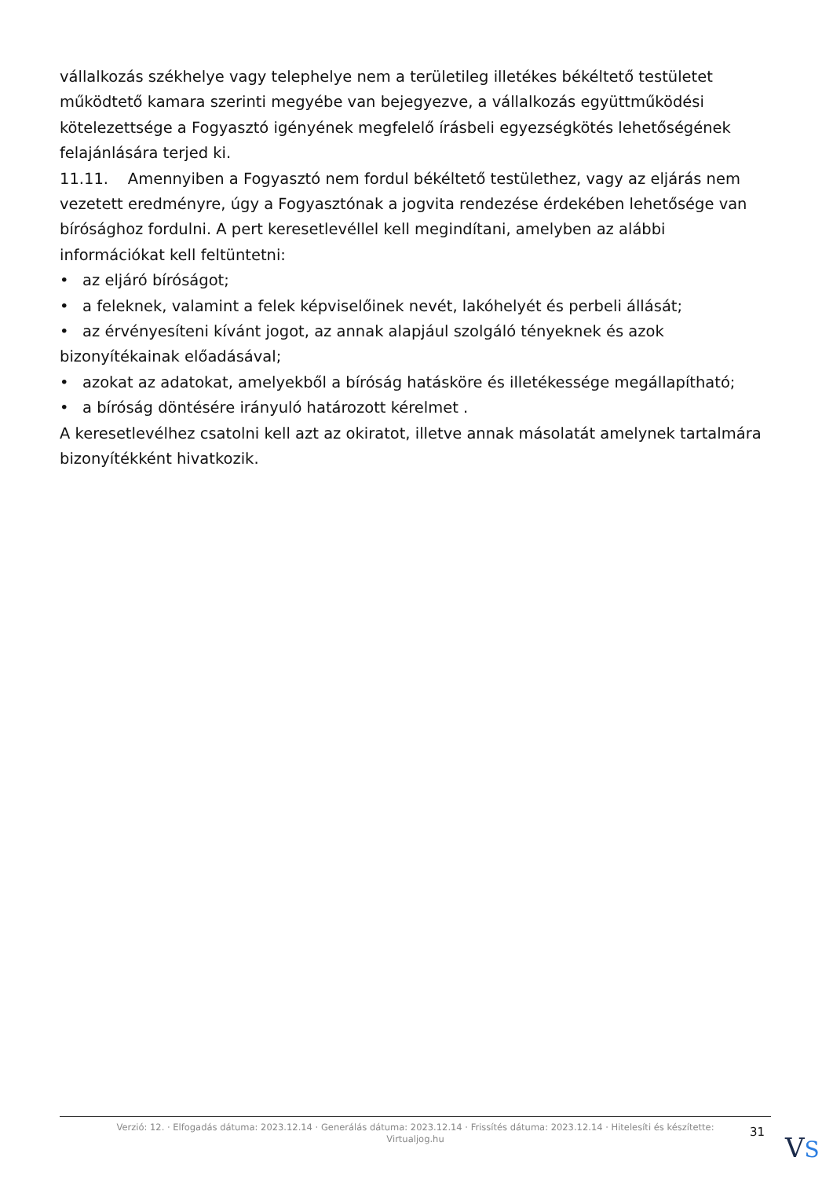vállalkozás székhelye vagy telephelye nem a területileg illetékes békéltető testületet működtető kamara szerinti megyébe van bejegyezve, a vállalkozás együttműködési kötelezettsége a Fogyasztó igényének megfelelő írásbeli egyezségkötés lehetőségének felajánlására terjed ki.
11.11. Amennyiben a Fogyasztó nem fordul békéltető testülethez, vagy az eljárás nem vezetett eredményre, úgy a Fogyasztónak a jogvita rendezése érdekében lehetősége van bírósághoz fordulni. A pert keresetlevéllel kell megindítani, amelyben az alábbi információkat kell feltüntetni:
• az eljáró bíróságot;
• a feleknek, valamint a felek képviselőinek nevét, lakóhelyét és perbeli állását;
• az érvényesíteni kívánt jogot, az annak alapjául szolgáló tényeknek és azok bizonyítékainak előadásával;
• azokat az adatokat, amelyekből a bíróság hatásköre és illetékessége megállapítható;
• a bíróság döntésére irányuló határozott kérelmet .
A keresetlevélhez csatolni kell azt az okiratot, illetve annak másolatát amelynek tartalmára bizonyítékként hivatkozik.
Verzió: 12. · Elfogadás dátuma: 2023.12.14 · Generálás dátuma: 2023.12.14 · Frissítés dátuma: 2023.12.14 · Hitelesíti és készítette: Virtualjog.hu
31
VS